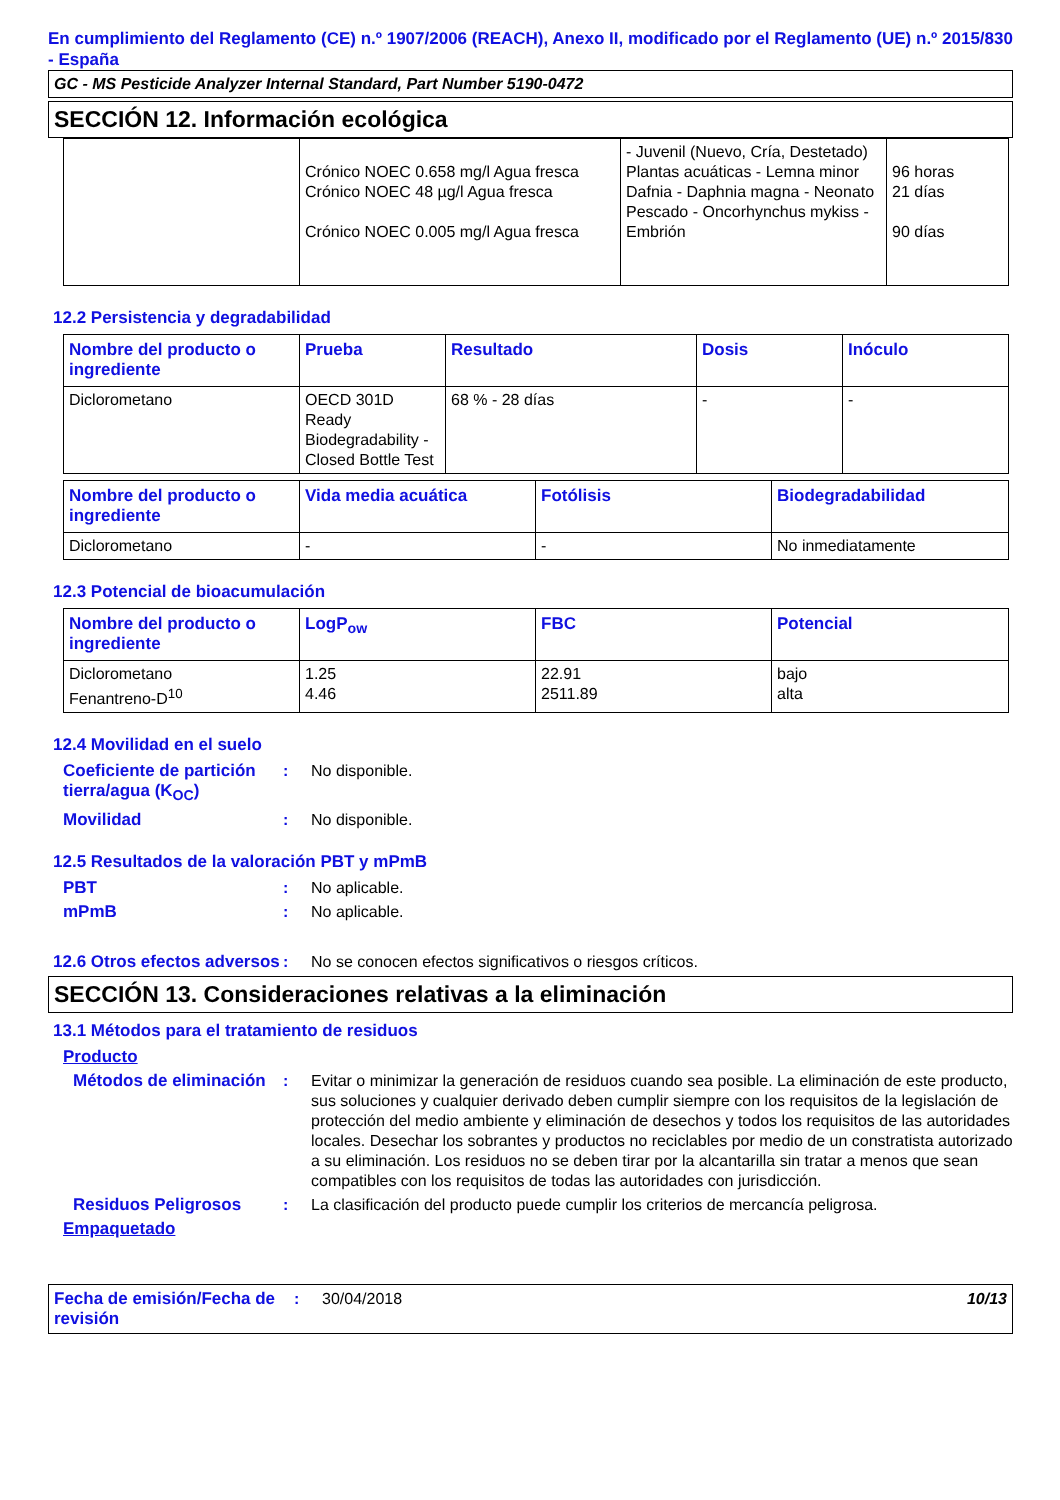En cumplimiento del Reglamento (CE) n.º 1907/2006 (REACH), Anexo II, modificado por el Reglamento (UE) n.º 2015/830 - España
GC - MS Pesticide Analyzer Internal Standard, Part Number 5190-0472
SECCIÓN 12. Información ecológica
| | Crónico NOEC 0.658 mg/l Agua fresca Crónico NOEC 48 µg/l Agua fresca Crónico NOEC 0.005 mg/l Agua fresca | - Juvenil (Nuevo, Cría, Destetado) Plantas acuáticas - Lemna minor Dafnia - Daphnia magna - Neonato Pescado - Oncorhynchus mykiss - Embrión | 96 horas 21 días 90 días |
12.2 Persistencia y degradabilidad
| Nombre del producto o ingrediente | Prueba | Resultado | Dosis | Inóculo |
| --- | --- | --- | --- | --- |
| Diclorometano | OECD 301D Ready Biodegradability - Closed Bottle Test | 68 % - 28 días | - | - |
| Nombre del producto o ingrediente | Vida media acuática | Fotólisis | Biodegradabilidad |
| --- | --- | --- | --- |
| Diclorometano | - | - | No inmediatamente |
12.3 Potencial de bioacumulación
| Nombre del producto o ingrediente | LogP<sub>ow</sub> | FBC | Potencial |
| --- | --- | --- | --- |
| Diclorometano Fenantreno-D<sup>10</sup> | 1.25 4.46 | 22.91 2511.89 | bajo alta |
12.4 Movilidad en el suelo
Coeficiente de partición tierra/agua (K<sub>OC</sub>)
: No disponible.
Movilidad : No disponible.
12.5 Resultados de la valoración PBT y mPmB
PBT : No aplicable.
mPmB : No aplicable.
12.6 Otros efectos adversos
: No se conocen efectos significativos o riesgos críticos.
SECCIÓN 13. Consideraciones relativas a la eliminación
13.1 Métodos para el tratamiento de residuos
Producto
Métodos de eliminación
: Evitar o minimizar la generación de residuos cuando sea posible. La eliminación de este producto, sus soluciones y cualquier derivado deben cumplir siempre con los requisitos de la legislación de protección del medio ambiente y eliminación de desechos y todos los requisitos de las autoridades locales. Desechar los sobrantes y productos no reciclables por medio de un constratista autorizado a su eliminación. Los residuos no se deben tirar por la alcantarilla sin tratar a menos que sean compatibles con los requisitos de todas las autoridades con jurisdicción.
Residuos Peligrosos : La clasificación del producto puede cumplir los criterios de mercancía peligrosa.
Empaquetado
Fecha de emisión/Fecha de revisión
: 30/04/2018 10/13